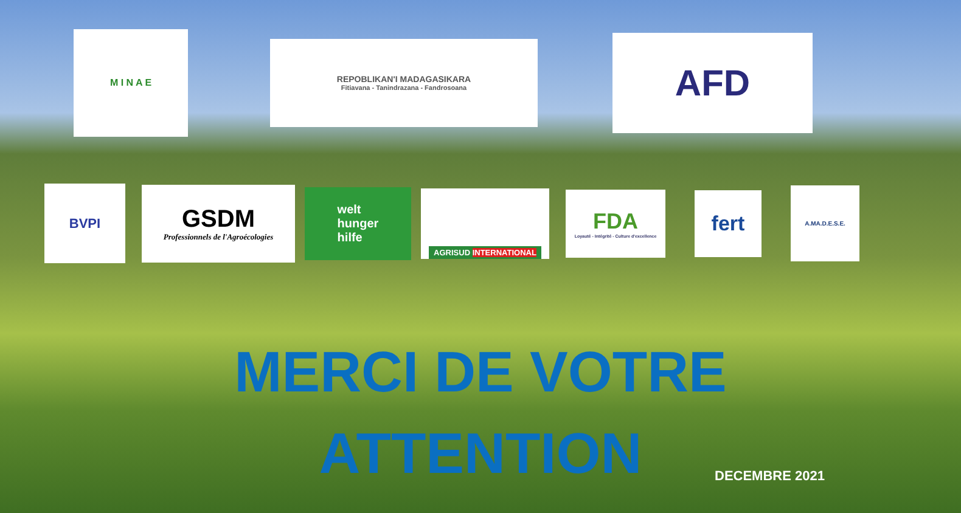M I N A E
REPOBLIKAN'I MADAGASIKARA
Fitiavana - Tanindrazana - Fandrosoana
AFD
BVPI
GSDM
Professionnels de l'Agroécologies
welt
hunger
hilfe
AGRISUD INTERNATIONAL
FDA
Loyauté - Intégrité - Culture d'excellence
fert
A.MA.D.E.S.E.
MERCI DE VOTRE
ATTENTION
DECEMBRE 2021